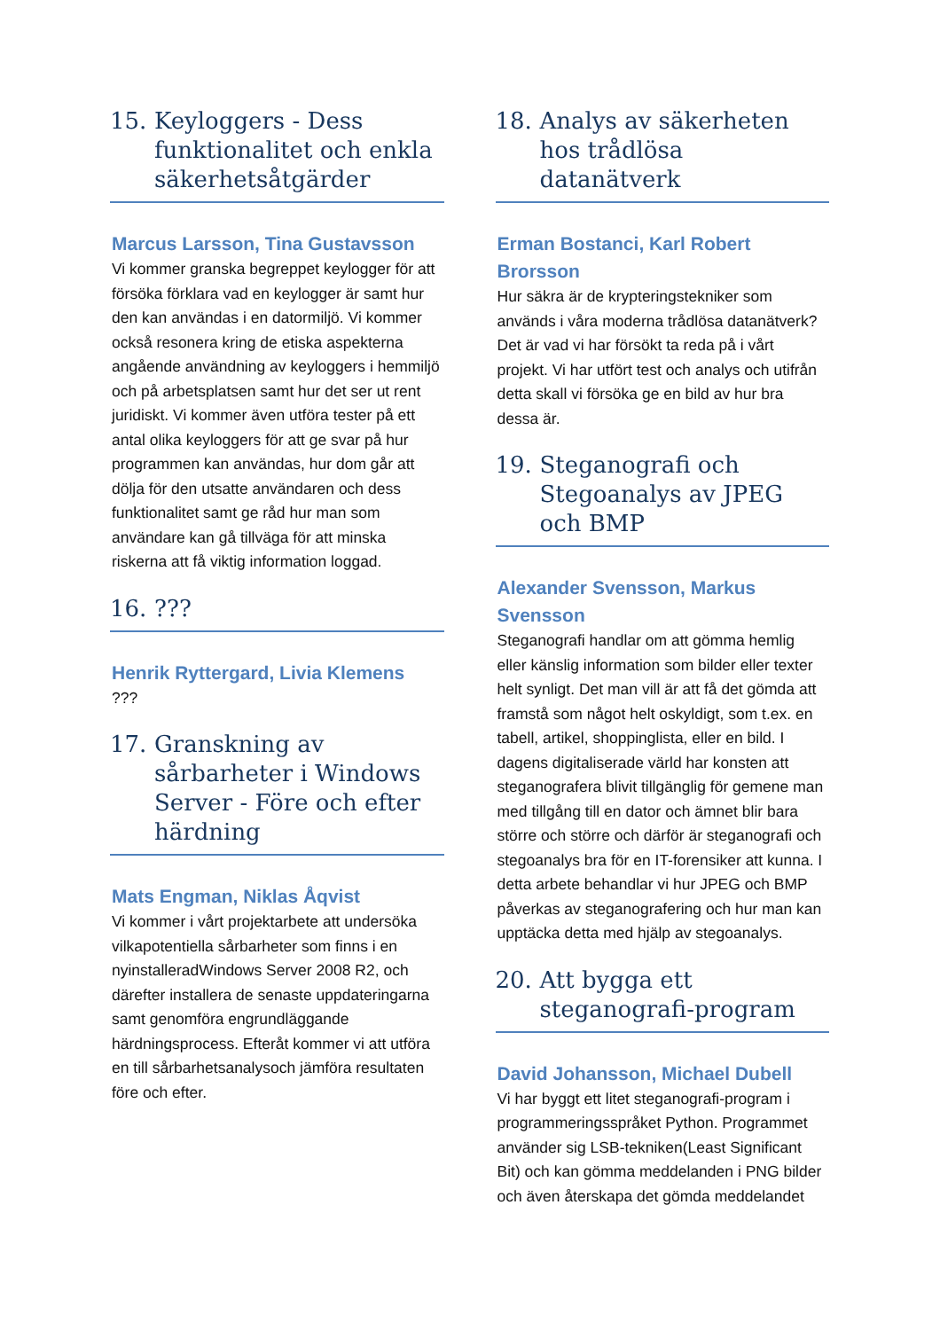15. Keyloggers - Dess funktionalitet och enkla säkerhetsåtgärder
Marcus Larsson, Tina Gustavsson
Vi kommer granska begreppet keylogger för att försöka förklara vad en keylogger är samt hur den kan användas i en datormiljö. Vi kommer också resonera kring de etiska aspekterna angående användning av keyloggers i hemmiljö och på arbetsplatsen samt hur det ser ut rent juridiskt. Vi kommer även utföra tester på ett antal olika keyloggers för att ge svar på hur programmen kan användas, hur dom går att dölja för den utsatte användaren och dess funktionalitet samt ge råd hur man som användare kan gå tillväga för att minska riskerna att få viktig information loggad.
16.???
Henrik Ryttergard, Livia Klemens
???
17. Granskning av sårbarheter i Windows Server - Före och efter härdning
Mats Engman, Niklas Åqvist
Vi kommer i vårt projektarbete att undersöka vilkapotentiella sårbarheter som finns i en nyinstalleradWindows Server 2008 R2, och därefter installera de senaste uppdateringarna samt genomföra engrundläggande härdningsprocess. Efteråt kommer vi att utföra en till sårbarhetsanalysoch jämföra resultaten före och efter.
18. Analys av säkerheten hos trådlösa datanätverk
Erman Bostanci, Karl Robert Brorsson
Hur säkra är de krypteringstekniker som används i våra moderna trådlösa datanätverk? Det är vad vi har försökt ta reda på i vårt projekt. Vi har utfört test och analys och utifrån detta skall vi försöka ge en bild av hur bra dessa är.
19. Steganografi och Stegoanalys av JPEG och BMP
Alexander Svensson, Markus Svensson
Steganografi handlar om att gömma hemlig eller känslig information som bilder eller texter helt synligt. Det man vill är att få det gömda att framstå som något helt oskyldigt, som t.ex. en tabell, artikel, shoppinglista, eller en bild. I dagens digitaliserade värld har konsten att steganografera blivit tillgänglig för gemene man med tillgång till en dator och ämnet blir bara större och större och därför är steganografi och stegoanalys bra för en IT-forensiker att kunna. I detta arbete behandlar vi hur JPEG och BMP påverkas av steganografering och hur man kan upptäcka detta med hjälp av stegoanalys.
20. Att bygga ett steganografi-program
David Johansson, Michael Dubell
Vi har byggt ett litet steganografi-program i programmeringsspråket Python. Programmet använder sig LSB-tekniken(Least Significant Bit) och kan gömma meddelanden i PNG bilder och även återskapa det gömda meddelandet